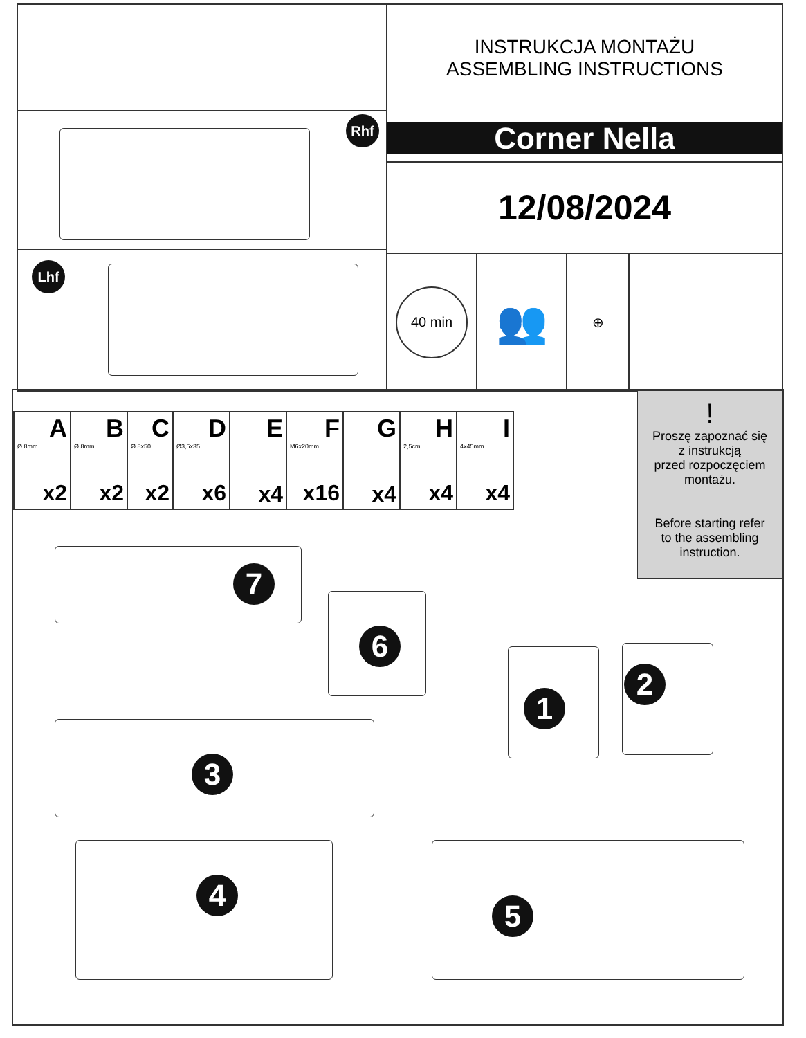Rhf
Lhf
INSTRUKCJA MONTAŻU
ASSEMBLING INSTRUCTIONS
Corner Nella
12/08/2024
40 min
👥
⊕
| A Ø 8mm x2 | B Ø 8mm x2 | C Ø 8x50 x2 | D Ø3,5x35 x6 | E x4 | F M6x20mm x16 | G x4 | H 2,5cm x4 | I 4x45mm x4 |
!
Proszę zapoznać się
z instrukcją
przed rozpoczęciem
montażu.
Before starting refer
to the assembling
instruction.
7
6
1
2
3
4
5